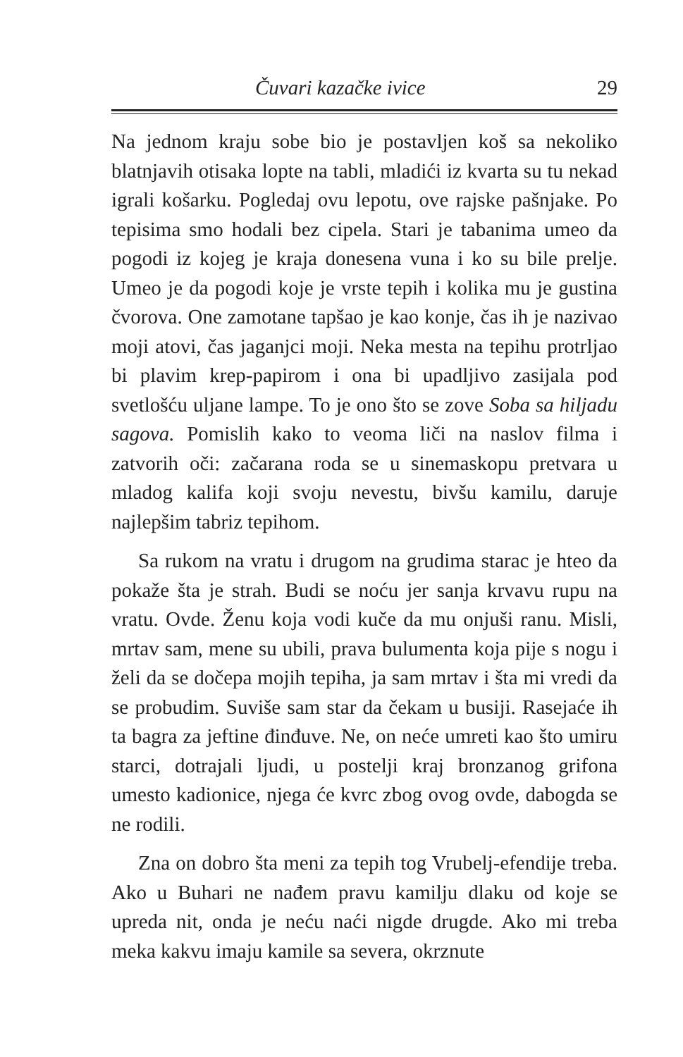Čuvari kazačke ivice 29
Na jednom kraju sobe bio je postavljen koš sa nekoliko blatnjavih otisaka lopte na tabli, mladići iz kvarta su tu nekad igrali košarku. Pogledaj ovu lepotu, ove rajske pašnjake. Po tepisima smo hodali bez cipela. Stari je tabanima umeo da pogodi iz kojeg je kraja donesena vuna i ko su bile prelje. Umeo je da pogodi koje je vrste tepih i kolika mu je gustina čvorova. One zamotane tapšao je kao konje, čas ih je nazivao moji atovi, čas jaganjci moji. Neka mesta na tepihu protrljao bi plavim krep-papirom i ona bi upadljivo zasijala pod svetlošću uljane lampe. To je ono što se zove Soba sa hiljadu sagova. Pomislih kako to veoma liči na naslov filma i zatvorih oči: začarana roda se u sinemaskopu pretvara u mladog kalifa koji svoju nevestu, bivšu kamilu, daruje najlepšim tabriz tepihom.
Sa rukom na vratu i drugom na grudima starac je hteo da pokaže šta je strah. Budi se noću jer sanja krvavu rupu na vratu. Ovde. Ženu koja vodi kuče da mu onjuši ranu. Misli, mrtav sam, mene su ubili, prava bulumenta koja pije s nogu i želi da se dočepa mojih tepiha, ja sam mrtav i šta mi vredi da se probudim. Suviše sam star da čekam u busiji. Rasejaće ih ta bagra za jeftine đinđuve. Ne, on neće umreti kao što umiru starci, dotrajali ljudi, u postelji kraj bronzanog grifona umesto kadionice, njega će kvrc zbog ovog ovde, dabogda se ne rodili.
Zna on dobro šta meni za tepih tog Vrubelj-efendije treba. Ako u Buhari ne nađem pravu kamilju dlaku od koje se upreda nit, onda je neću naći nigde drugde. Ako mi treba meka kakvu imaju kamile sa severa, okrznute